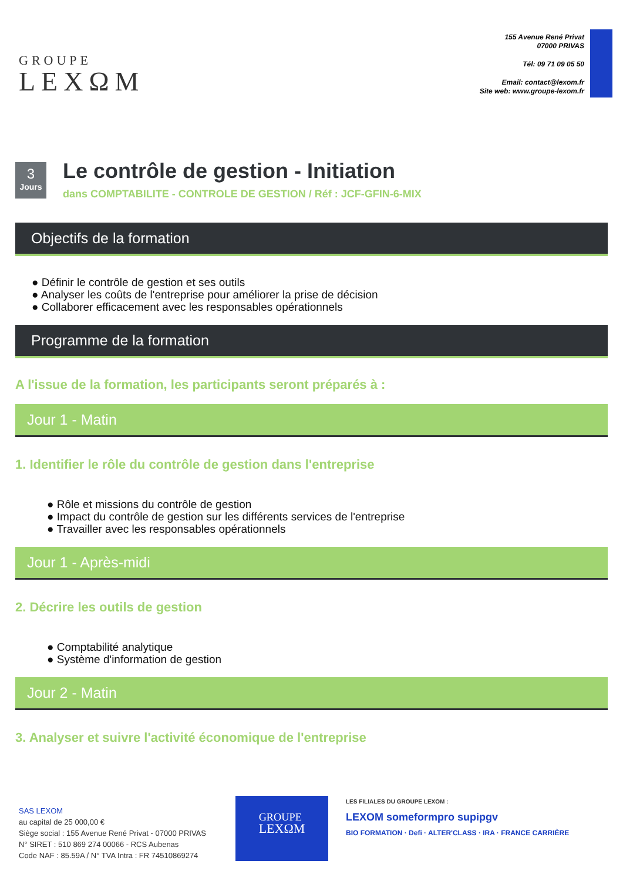GROUPE
LEXΩM
155 Avenue René Privat
07000 PRIVAS
Tél: 09 71 09 05 50
Email: contact@lexom.fr
Site web: www.groupe-lexom.fr
3
Jours
Le contrôle de gestion - Initiation
dans COMPTABILITE - CONTROLE DE GESTION / Réf : JCF-GFIN-6-MIX
Objectifs de la formation
● Définir le contrôle de gestion et ses outils
● Analyser les coûts de l'entreprise pour améliorer la prise de décision
● Collaborer efficacement avec les responsables opérationnels
Programme de la formation
A l'issue de la formation, les participants seront préparés à :
Jour 1 - Matin
1. Identifier le rôle du contrôle de gestion dans l'entreprise
● Rôle et missions du contrôle de gestion
● Impact du contrôle de gestion sur les différents services de l'entreprise
● Travailler avec les responsables opérationnels
Jour 1 - Après-midi
2. Décrire les outils de gestion
● Comptabilité analytique
● Système d'information de gestion
Jour 2 - Matin
3. Analyser et suivre l'activité économique de l'entreprise
SAS LEXOM
au capital de 25 000,00 €
Siège social : 155 Avenue René Privat - 07000 PRIVAS
N° SIRET : 510 869 274 00066 - RCS Aubenas
Code NAF : 85.59A / N° TVA Intra : FR 74510869274
GROUPE
LEXΩM
LES FILIALES DU GROUPE LEXOM :
LEXOM someformpro supipgv
BIO FORMATION · Defi · ALTER'CLASS · IRA · FRANCE CARRIÈRE